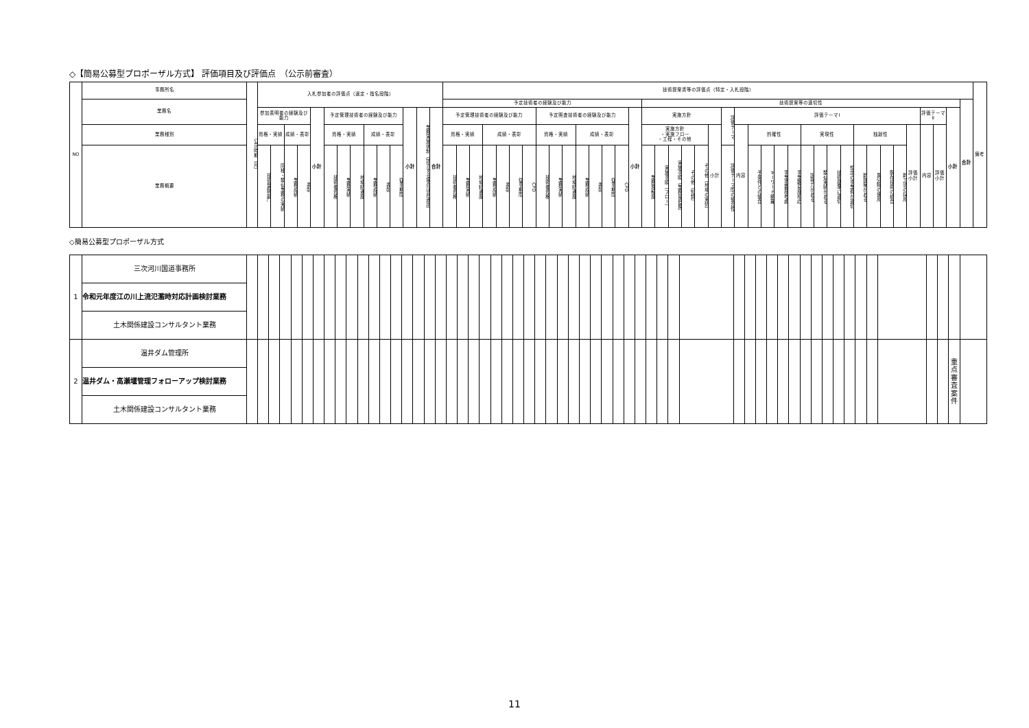◇【簡易公募型プロポーザル方式】 評価項目及び評価点　（公示前審査）
| NO | 事務所名 | 公示時期（月） | 入札参加者の評価点（選定・指名段階） | | | | | | | | | | | | | | 技術提案書等の評価点（特定・入札段階） | | | | | | | | | | | | | | | | | | | | | | | | | | | | | | | | | | | | | | | | 備考 |
| --- | --- | --- | --- | --- | --- | --- | --- | --- | --- | --- | --- | --- | --- | --- | --- | --- | --- | --- | --- | --- | --- | --- | --- | --- | --- | --- | --- | --- | --- | --- | --- | --- | --- | --- | --- | --- | --- | --- | --- | --- | --- | --- | --- | --- | --- | --- | --- | --- | --- | --- | --- | --- | --- | --- | --- | --- | --- |
| | 業務名 | | | | | | | | | | | | | | | | 予定技術者の経験及び能力 | | | | | | | | | | | | | | | 技術提案等の適切性 | | | | | | | | | | | | | | | | | | | | | | | | 合計 | |
| | | | 参加表明者の経験及び能力 | | | | 小計 | 予定管理技術者の経験及び能力 | | | | | | 小計 | 業務実施体制（該当する場合は非選定） | 合計 | 予定管理技術者の経験及び能力 | | | | | | | 予定照査技術者の経験及び能力 | | | | | | | 小計 | 実施方針 | | | | | | 評価テーマ | 評価テーマⅠ | | | | | | | | | | | | | | 評価テーマⅡ | | 小計 | | |
| | 業務種別 | | 資格・実績 | | 成績・表彰 | | | 資格・実績 | | | 成績・表彰 | | | | | | 資格・実績 | | | 成績・表彰 | | | | 資格・実績 | | | 成績・表彰 | | | | | 実施方針 ・実施フロー ・工程・その他 | | | | | 小計 | | 内容 | 的確性 | | | | 実現性 | | | | 独創性 | | | | 評価小計 | 内容 | 評価小計 | | | |
| | 業務概要 | | 技術登録部門 | 同種・類似業務の実績 | 業務成績 | 表彰 | | 技術者資格 | 業務実績 | 地域精通度 | 業務成績 | 表彰 | 従事期間 | | | | 技術者資格 | 業務実績 | 地域精通度 | 業務成績 | 表彰 | 従事期間 | CPD | 技術者資格 | 業務実績 | 地域精通度 | 業務成績 | 表彰 | 従事期間 | CPD | | 業務理解度 | 実施手順（フロー） | 実施手順（業務量把握） | その他（知識） | その他（地域の実情） | | 評価テーマ間の整合性 | | 予条件との整合 | キーワード網羅 | 事業重要度考慮 | 事業難易度相応 | 説得力がある | 類似実績がある | 技術基準に適切 | 想定の事業費が適切 | 新提案がある | 異分野の援用 | 既存技術の統合 | 新工法の採用 | | | | | | |
◇簡易公募型プロポーザル方式
| 1 | 三次河川国道事務所 | | | | | | | | | | | | | | | | | | | | | | | | | | | | | | | | | | | | | | | | | | | | | | | | | | | | | | | | | | |
| | 令和元年度江の川上流氾濫時対応計画検討業務 | | | | | | | | | | | | | | | | | | | | | | | | | | | | | | | | | | | | | | | | | | | | | | | | | | | | | | | | | | |
| | 土木関係建設コンサルタント業務 | | | | | | | | | | | | | | | | | | | | | | | | | | | | | | | | | | | | | | | | | | | | | | | | | | | | | | | | | | |
| 2 | 温井ダム管理所 | | | | | | | | | | | | | | | | | | | | | | | | | | | | | | | | | | | | | | | | | | | | | | | | | | | | | | | | | 重点 審査 案件 | |
| | 温井ダム・高瀬堰管理フォローアップ検討業務 | | | | | | | | | | | | | | | | | | | | | | | | | | | | | | | | | | | | | | | | | | | | | | | | | | | | | | | | | | |
| | 土木関係建設コンサルタント業務 | | | | | | | | | | | | | | | | | | | | | | | | | | | | | | | | | | | | | | | | | | | | | | | | | | | | | | | | | | |
11